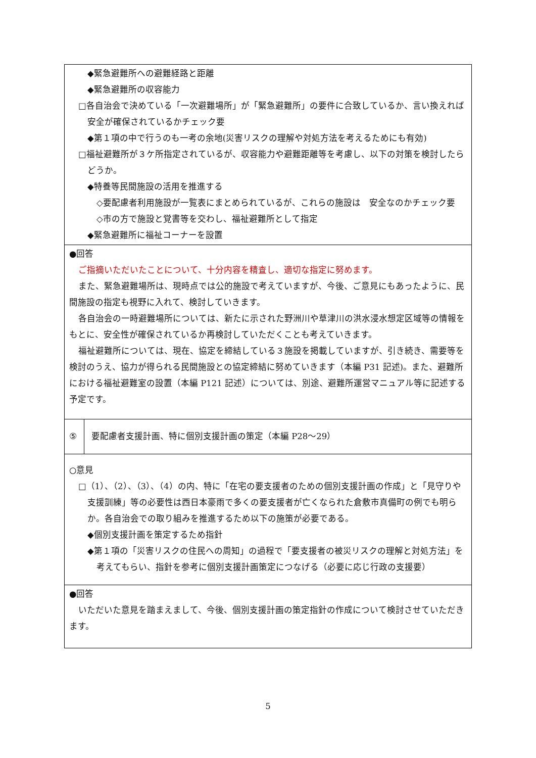| ◆緊急避難所への避難経路と距離 ◆緊急避難所の収容能力 □各自治会で決めている「一次避難場所」が「緊急避難所」の要件に合致しているか、言い換えれば安全が確保されているかチェック要 ◆第１項の中で行うのも一考の余地(災害リスクの理解や対処方法を考えるためにも有効) □福祉避難所が３ケ所指定されているが、収容能力や避難距離等を考慮し、以下の対策を検討したらどうか。 ◆特養等民間施設の活用を推進する ◇要配慮者利用施設が一覧表にまとめられているが、これらの施設は 安全なのかチェック要 ◇市の方で施設と覚書等を交わし、福祉避難所として指定 ◆緊急避難所に福祉コーナーを設置 | |
| ●回答 ご指摘いただいたことについて、十分内容を精査し、適切な指定に努めます。 また、緊急避難場所は、現時点では公的施設で考えていますが、今後、ご意見にもあったように、民間施設の指定も視野に入れて、検討していきます。 各自治会の一時避難場所については、新たに示された野洲川や草津川の洪水浸水想定区域等の情報をもとに、安全性が確保されているか再検討していただくことも考えていきます。 福祉避難所については、現在、協定を締結している３施設を掲載していますが、引き続き、需要等を検討のうえ、協力が得られる民間施設との協定締結に努めていきます（本編 P31 記述)。また、避難所における福祉避難室の設置（本編 P121 記述）については、別途、避難所運営マニュアル等に記述する予定です。 | |
| ⑤ | 要配慮者支援計画、特に個別支援計画の策定（本編 P28〜29） |
| ○意見 □（1）、（2）、（3）、（4）の内、特に「在宅の要支援者のための個別支援計画の作成」と「見守りや支援訓練」等の必要性は西日本豪雨で多くの要支援者が亡くなられた倉敷市真備町の例でも明らか。各自治会での取り組みを推進するため以下の施策が必要である。 ◆個別支援計画を策定するため指針 ◆第１項の「災害リスクの住民への周知」の過程で「要支援者の被災リスクの理解と対処方法」を考えてもらい、指針を参考に個別支援計画策定につなげる（必要に応じ行政の支援要） | |
| ●回答 いただいた意見を踏まえまして、今後、個別支援計画の策定指針の作成について検討させていただきます。 | |
5